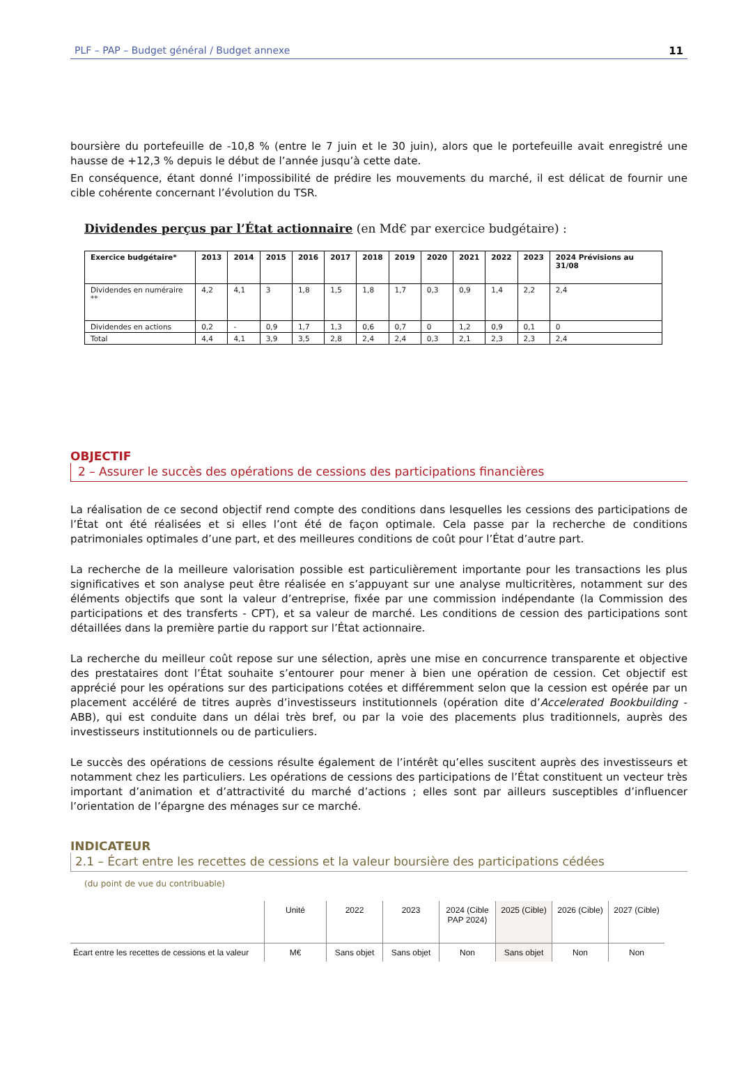PLF – PAP – Budget général / Budget annexe 11
boursière du portefeuille de -10,8 % (entre le 7 juin et le 30 juin), alors que le portefeuille avait enregistré une hausse de +12,3 % depuis le début de l’année jusqu’à cette date.
En conséquence, étant donné l’impossibilité de prédire les mouvements du marché, il est délicat de fournir une cible cohérente concernant l’évolution du TSR.
Dividendes perçus par l’État actionnaire (en Md€ par exercice budgétaire) :
| Exercice budgétaire* | 2013 | 2014 | 2015 | 2016 | 2017 | 2018 | 2019 | 2020 | 2021 | 2022 | 2023 | 2024 Prévisions au 31/08 |
| --- | --- | --- | --- | --- | --- | --- | --- | --- | --- | --- | --- | --- |
| Dividendes en numéraire ** | 4,2 | 4,1 | 3 | 1,8 | 1,5 | 1,8 | 1,7 | 0,3 | 0,9 | 1,4 | 2,2 | 2,4 |
| Dividendes en actions | 0,2 | - | 0,9 | 1,7 | 1,3 | 0,6 | 0,7 | 0 | 1,2 | 0,9 | 0,1 | 0 |
| Total | 4,4 | 4,1 | 3,9 | 3,5 | 2,8 | 2,4 | 2,4 | 0,3 | 2,1 | 2,3 | 2,3 | 2,4 |
OBJECTIF
2 – Assurer le succès des opérations de cessions des participations financières
La réalisation de ce second objectif rend compte des conditions dans lesquelles les cessions des participations de l’État ont été réalisées et si elles l’ont été de façon optimale. Cela passe par la recherche de conditions patrimoniales optimales d’une part, et des meilleures conditions de coût pour l’État d’autre part.
La recherche de la meilleure valorisation possible est particulièrement importante pour les transactions les plus significatives et son analyse peut être réalisée en s’appuyant sur une analyse multicritères, notamment sur des éléments objectifs que sont la valeur d’entreprise, fixée par une commission indépendante (la Commission des participations et des transferts - CPT), et sa valeur de marché. Les conditions de cession des participations sont détaillées dans la première partie du rapport sur l’État actionnaire.
La recherche du meilleur coût repose sur une sélection, après une mise en concurrence transparente et objective des prestataires dont l’État souhaite s’entourer pour mener à bien une opération de cession. Cet objectif est apprécié pour les opérations sur des participations cotées et différemment selon que la cession est opérée par un placement accéléré de titres auprès d’investisseurs institutionnels (opération dite d’Accelerated Bookbuilding - ABB), qui est conduite dans un délai très bref, ou par la voie des placements plus traditionnels, auprès des investisseurs institutionnels ou de particuliers.
Le succès des opérations de cessions résulte également de l’intérêt qu’elles suscitent auprès des investisseurs et notamment chez les particuliers. Les opérations de cessions des participations de l’État constituent un vecteur très important d’animation et d’attractivité du marché d’actions ; elles sont par ailleurs susceptibles d’influencer l’orientation de l’épargne des ménages sur ce marché.
INDICATEUR
2.1 – Écart entre les recettes de cessions et la valeur boursière des participations cédées
(du point de vue du contribuable)
| | Unité | 2022 | 2023 | 2024 (Cible PAP 2024) | 2025 (Cible) | 2026 (Cible) | 2027 (Cible) |
| --- | --- | --- | --- | --- | --- | --- | --- |
| Écart entre les recettes de cessions et la valeur | M€ | Sans objet | Sans objet | Non | Sans objet | Non | Non |